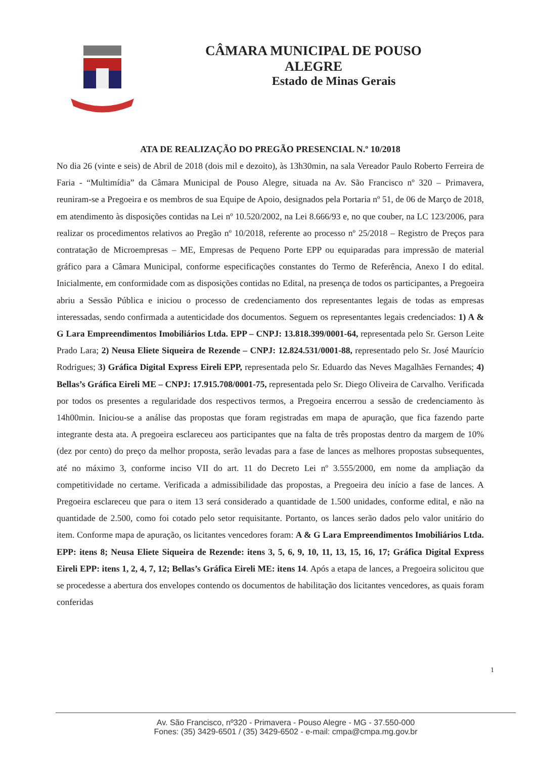CÂMARA MUNICIPAL DE POUSO ALEGRE
Estado de Minas Gerais
ATA DE REALIZAÇÃO DO PREGÃO PRESENCIAL N.º 10/2018
No dia 26 (vinte e seis) de Abril de 2018 (dois mil e dezoito), às 13h30min, na sala Vereador Paulo Roberto Ferreira de Faria - “Multimídia” da Câmara Municipal de Pouso Alegre, situada na Av. São Francisco nº 320 – Primavera, reuniram-se a Pregoeira e os membros de sua Equipe de Apoio, designados pela Portaria nº 51, de 06 de Março de 2018, em atendimento às disposições contidas na Lei nº 10.520/2002, na Lei 8.666/93 e, no que couber, na LC 123/2006, para realizar os procedimentos relativos ao Pregão nº 10/2018, referente ao processo nº 25/2018 – Registro de Preços para contratação de Microempresas – ME, Empresas de Pequeno Porte EPP ou equiparadas para impressão de material gráfico para a Câmara Municipal, conforme especificações constantes do Termo de Referência, Anexo I do edital. Inicialmente, em conformidade com as disposições contidas no Edital, na presença de todos os participantes, a Pregoeira abriu a Sessão Pública e iniciou o processo de credenciamento dos representantes legais de todas as empresas interessadas, sendo confirmada a autenticidade dos documentos. Seguem os representantes legais credenciados: 1) A & G Lara Empreendimentos Imobiliários Ltda. EPP – CNPJ: 13.818.399/0001-64, representada pelo Sr. Gerson Leite Prado Lara; 2) Neusa Eliete Siqueira de Rezende – CNPJ: 12.824.531/0001-88, representado pelo Sr. José Maurício Rodrigues; 3) Gráfica Digital Express Eireli EPP, representada pelo Sr. Eduardo das Neves Magalhães Fernandes; 4) Bellas’s Gráfica Eireli ME – CNPJ: 17.915.708/0001-75, representada pelo Sr. Diego Oliveira de Carvalho. Verificada por todos os presentes a regularidade dos respectivos termos, a Pregoeira encerrou a sessão de credenciamento às 14h00min. Iniciou-se a análise das propostas que foram registradas em mapa de apuração, que fica fazendo parte integrante desta ata. A pregoeira esclareceu aos participantes que na falta de três propostas dentro da margem de 10% (dez por cento) do preço da melhor proposta, serão levadas para a fase de lances as melhores propostas subsequentes, até no máximo 3, conforme inciso VII do art. 11 do Decreto Lei nº 3.555/2000, em nome da ampliação da competitividade no certame. Verificada a admissibilidade das propostas, a Pregoeira deu início a fase de lances. A Pregoeira esclareceu que para o item 13 será considerado a quantidade de 1.500 unidades, conforme edital, e não na quantidade de 2.500, como foi cotado pelo setor requisitante. Portanto, os lances serão dados pelo valor unitário do item. Conforme mapa de apuração, os licitantes vencedores foram: A & G Lara Empreendimentos Imobiliários Ltda. EPP: itens 8; Neusa Eliete Siqueira de Rezende: itens 3, 5, 6, 9, 10, 11, 13, 15, 16, 17; Gráfica Digital Express Eireli EPP: itens 1, 2, 4, 7, 12; Bellas’s Gráfica Eireli ME: itens 14. Após a etapa de lances, a Pregoeira solicitou que se procedesse a abertura dos envelopes contendo os documentos de habilitação dos licitantes vencedores, as quais foram conferidas
1
Av. São Francisco, nº320 - Primavera - Pouso Alegre - MG - 37.550-000
Fones: (35) 3429-6501 / (35) 3429-6502 - e-mail: cmpa@cmpa.mg.gov.br